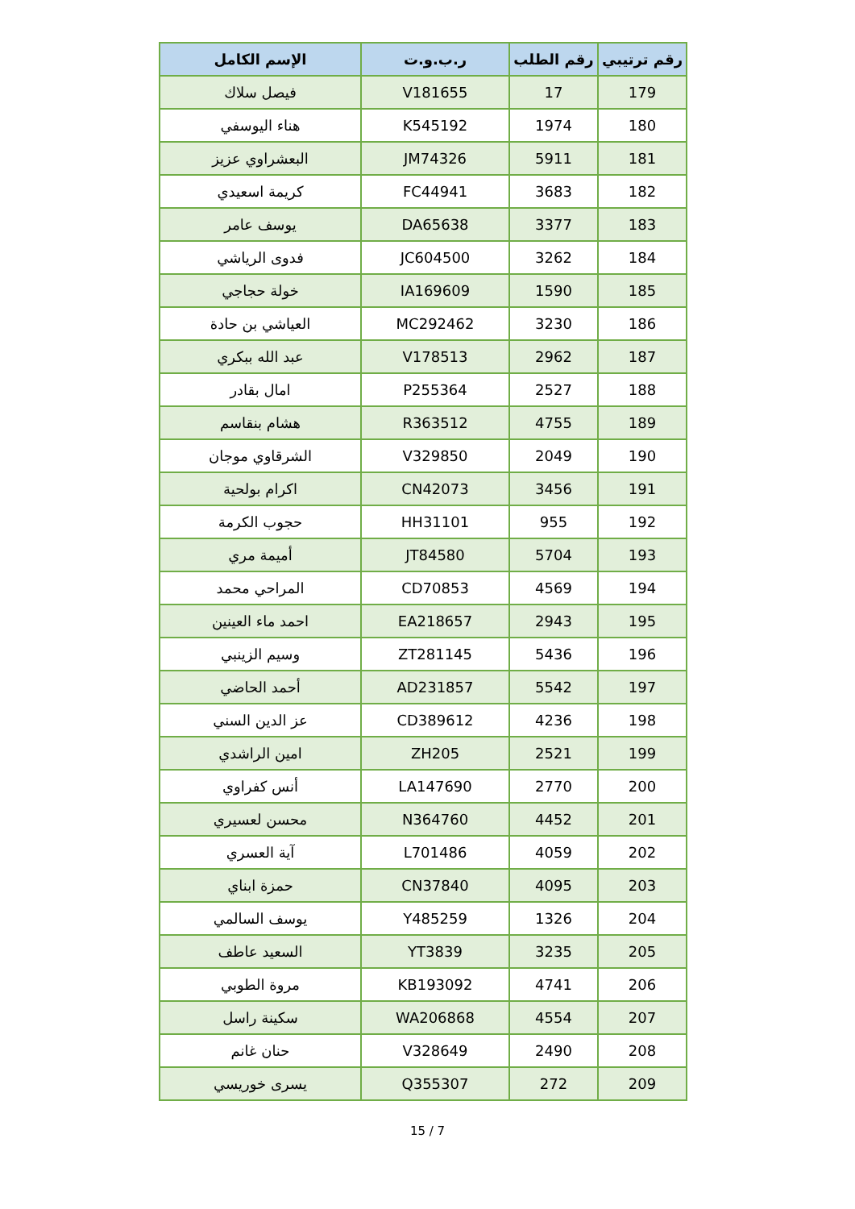| رقم ترتيبي | رقم الطلب | ر.ب.و.ت | الإسم الكامل |
| --- | --- | --- | --- |
| 179 | 17 | V181655 | فيصل سلاك |
| 180 | 1974 | K545192 | هناء اليوسفي |
| 181 | 5911 | JM74326 | البعشراوي عزيز |
| 182 | 3683 | FC44941 | كريمة اسعيدي |
| 183 | 3377 | DA65638 | يوسف عامر |
| 184 | 3262 | JC604500 | فدوى الرياشي |
| 185 | 1590 | IA169609 | خولة حجاجي |
| 186 | 3230 | MC292462 | العياشي بن حادة |
| 187 | 2962 | V178513 | عبد الله ببكري |
| 188 | 2527 | P255364 | امال بقادر |
| 189 | 4755 | R363512 | هشام بنقاسم |
| 190 | 2049 | V329850 | الشرقاوي موجان |
| 191 | 3456 | CN42073 | اكرام بولحية |
| 192 | 955 | HH31101 | حجوب الكرمة |
| 193 | 5704 | JT84580 | أميمة مري |
| 194 | 4569 | CD70853 | المراحي محمد |
| 195 | 2943 | EA218657 | احمد ماء العينين |
| 196 | 5436 | ZT281145 | وسيم الزينبي |
| 197 | 5542 | AD231857 | أحمد الحاضي |
| 198 | 4236 | CD389612 | عز الدين السني |
| 199 | 2521 | ZH205 | امين الراشدي |
| 200 | 2770 | LA147690 | أنس كفراوي |
| 201 | 4452 | N364760 | محسن لعسيري |
| 202 | 4059 | L701486 | آية العسري |
| 203 | 4095 | CN37840 | حمزة ابناي |
| 204 | 1326 | Y485259 | يوسف السالمي |
| 205 | 3235 | YT3839 | السعيد عاطف |
| 206 | 4741 | KB193092 | مروة الطوبي |
| 207 | 4554 | WA206868 | سكينة راسل |
| 208 | 2490 | V328649 | حنان غانم |
| 209 | 272 | Q355307 | يسرى خوريسي |
15 / 7